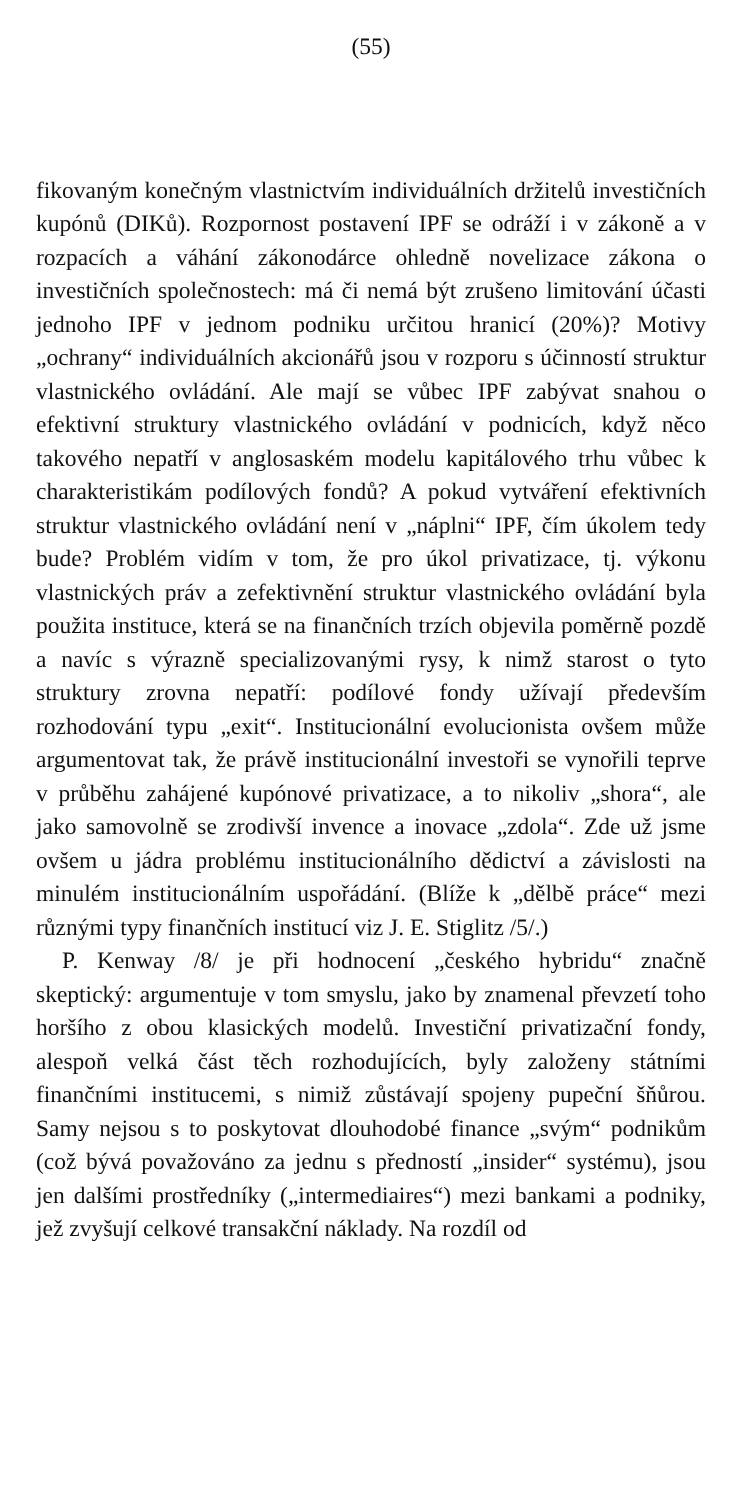(55)
fikovaným konečným vlastnictvím individuálních držitelů investičních kupónů (DIKů). Rozpornost postavení IPF se odráží i v zákoně a v rozpacích a váhání zákonodárce ohledně novelizace zákona o investičních společnostech: má či nemá být zrušeno limitování účasti jednoho IPF v jednom podniku určitou hranicí (20%)? Motivy „ochrany“ individuálních akcionářů jsou v rozporu s účinností struktur vlastnického ovládání. Ale mají se vůbec IPF zabývat snahou o efektivní struktury vlastnického ovládání v podnicích, když něco takového nepatří v anglosaském modelu kapitálového trhu vůbec k charakteristikám podílových fondů? A pokud vytváření efektivních struktur vlastnického ovládání není v „náplni“ IPF, čím úkolem tedy bude? Problém vidím v tom, že pro úkol privatizace, tj. výkonu vlastnických práv a zefektivnění struktur vlastnického ovládání byla použita instituce, která se na finančních trzích objevila poměrně pozdě a navíc s výrazně specializovanými rysy, k nimž starost o tyto struktury zrovna nepatří: podílové fondy užívají především rozhodování typu „exit“. Institucionální evolucionista ovšem může argumentovat tak, že právě institucionální investoři se vynořili teprve v průběhu zahájené kupónové privatizace, a to nikoliv „shora“, ale jako samovolně se zrodivší invence a inovace „zdola“. Zde už jsme ovšem u jádra problému institucionálního dědictví a závislosti na minulém institucionálním uspořádání. (Blíže k „dělbě práce“ mezi různými typy finančních institucí viz J. E. Stiglitz /5/.)
P. Kenway /8/ je při hodnocení „českého hybridu“ značně skeptický: argumentuje v tom smyslu, jako by znamenal převzetí toho horšího z obou klasických modelů. Investiční privatizační fondy, alespoň velká část těch rozhodujících, byly založeny státními finančními institucemi, s nimiž zůstávají spojeny pupeční šňůrou. Samy nejsou s to poskytovat dlouhodobé finance „svým“ podnikům (což bývá považováno za jednu s předností „insider“ systému), jsou jen dalšími prostředníky („intermediaires“) mezi bankami a podniky, jež zvyšují celkové transakční náklady. Na rozdíl od